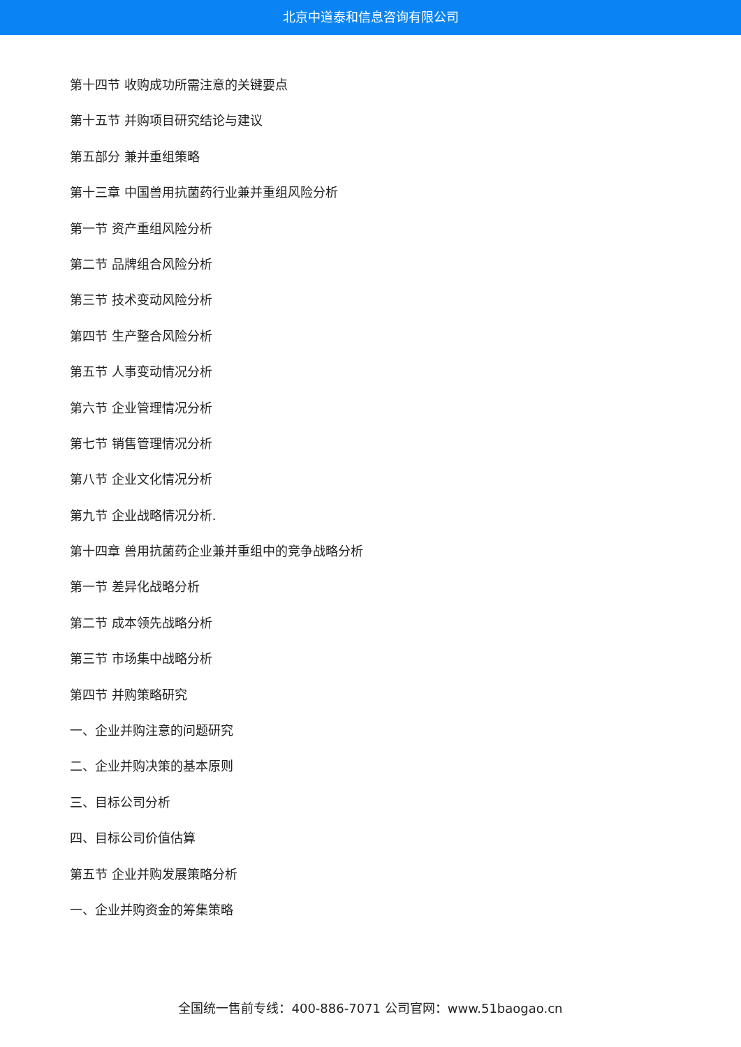北京中道泰和信息咨询有限公司
第十四节 收购成功所需注意的关键要点
第十五节 并购项目研究结论与建议
第五部分 兼并重组策略
第十三章 中国兽用抗菌药行业兼并重组风险分析
第一节 资产重组风险分析
第二节 品牌组合风险分析
第三节 技术变动风险分析
第四节 生产整合风险分析
第五节 人事变动情况分析
第六节 企业管理情况分析
第七节 销售管理情况分析
第八节 企业文化情况分析
第九节 企业战略情况分析.
第十四章 兽用抗菌药企业兼并重组中的竞争战略分析
第一节 差异化战略分析
第二节 成本领先战略分析
第三节 市场集中战略分析
第四节 并购策略研究
一、企业并购注意的问题研究
二、企业并购决策的基本原则
三、目标公司分析
四、目标公司价值估算
第五节 企业并购发展策略分析
一、企业并购资金的筹集策略
全国统一售前专线：400-886-7071 公司官网：www.51baogao.cn